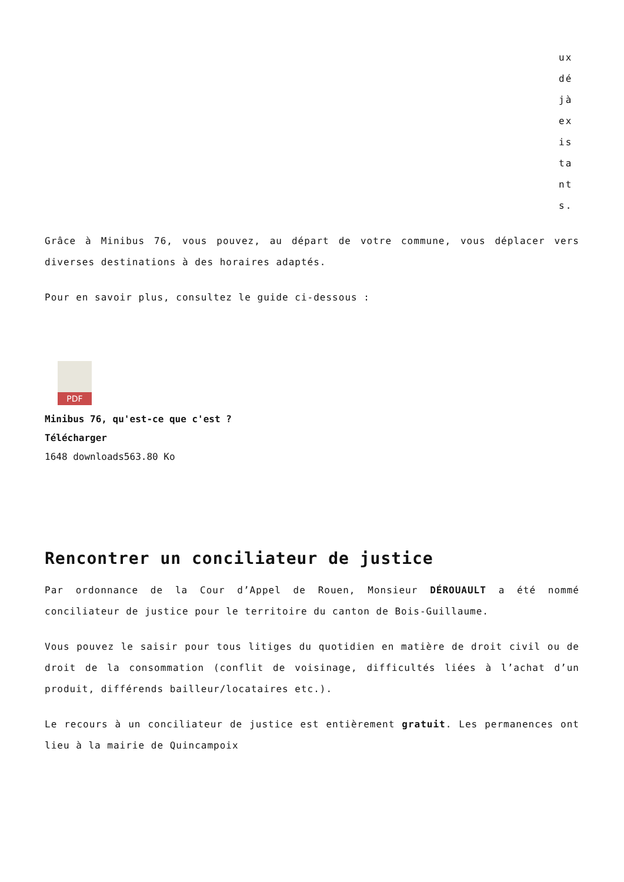ux dé jà ex is ta nt s.
Grâce à Minibus 76, vous pouvez, au départ de votre commune, vous déplacer vers diverses destinations à des horaires adaptés.
Pour en savoir plus, consultez le guide ci-dessous :
PDF
Minibus 76, qu'est-ce que c'est ?
Télécharger
1648 downloads563.80 Ko
Rencontrer un conciliateur de justice
Par ordonnance de la Cour d’Appel de Rouen, Monsieur DÉROUAULT a été nommé conciliateur de justice pour le territoire du canton de Bois-Guillaume.
Vous pouvez le saisir pour tous litiges du quotidien en matière de droit civil ou de droit de la consommation (conflit de voisinage, difficultés liées à l’achat d’un produit, différends bailleur/locataires etc.).
Le recours à un conciliateur de justice est entièrement gratuit. Les permanences ont lieu à la mairie de Quincampoix